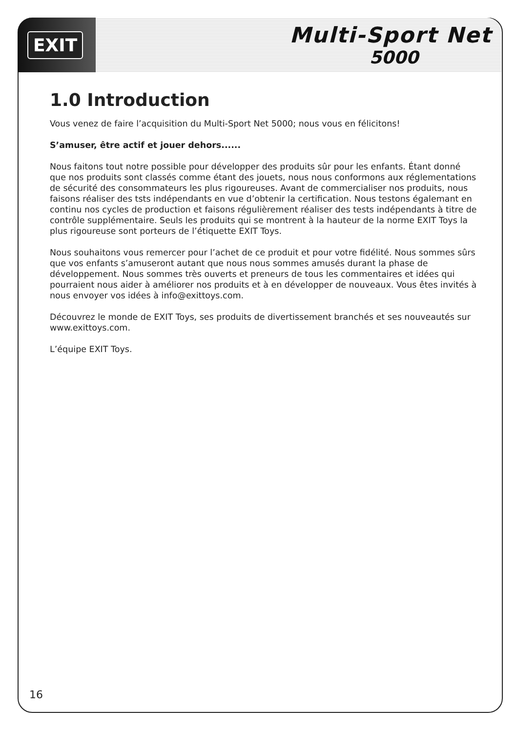EXIT
Multi-Sport Net
5000
1.0 Introduction
Vous venez de faire l’acquisition du Multi-Sport Net 5000; nous vous en félicitons!
S’amuser, être actif et jouer dehors......
Nous faitons tout notre possible pour développer des produits sûr pour les enfants. Étant donné que nos produits sont classés comme étant des jouets, nous nous conformons aux réglementations de sécurité des consommateurs les plus rigoureuses. Avant de commercialiser nos produits, nous faisons réaliser des tsts indépendants en vue d’obtenir la certification. Nous testons égalemant en continu nos cycles de production et faisons régulièrement réaliser des tests indépendants à titre de contrôle supplémentaire. Seuls les produits qui se montrent à la hauteur de la norme EXIT Toys la plus rigoureuse sont porteurs de l’étiquette EXIT Toys.
Nous souhaitons vous remercer pour l’achet de ce produit et pour votre fidélité. Nous sommes sûrs que vos enfants s’amuseront autant que nous nous sommes amusés durant la phase de développement. Nous sommes très ouverts et preneurs de tous les commentaires et idées qui pourraient nous aider à améliorer nos produits et à en développer de nouveaux. Vous êtes invités à nous envoyer vos idées à info@exittoys.com.
Découvrez le monde de EXIT Toys, ses produits de divertissement branchés et ses nouveautés sur www.exittoys.com.
L’équipe EXIT Toys.
16